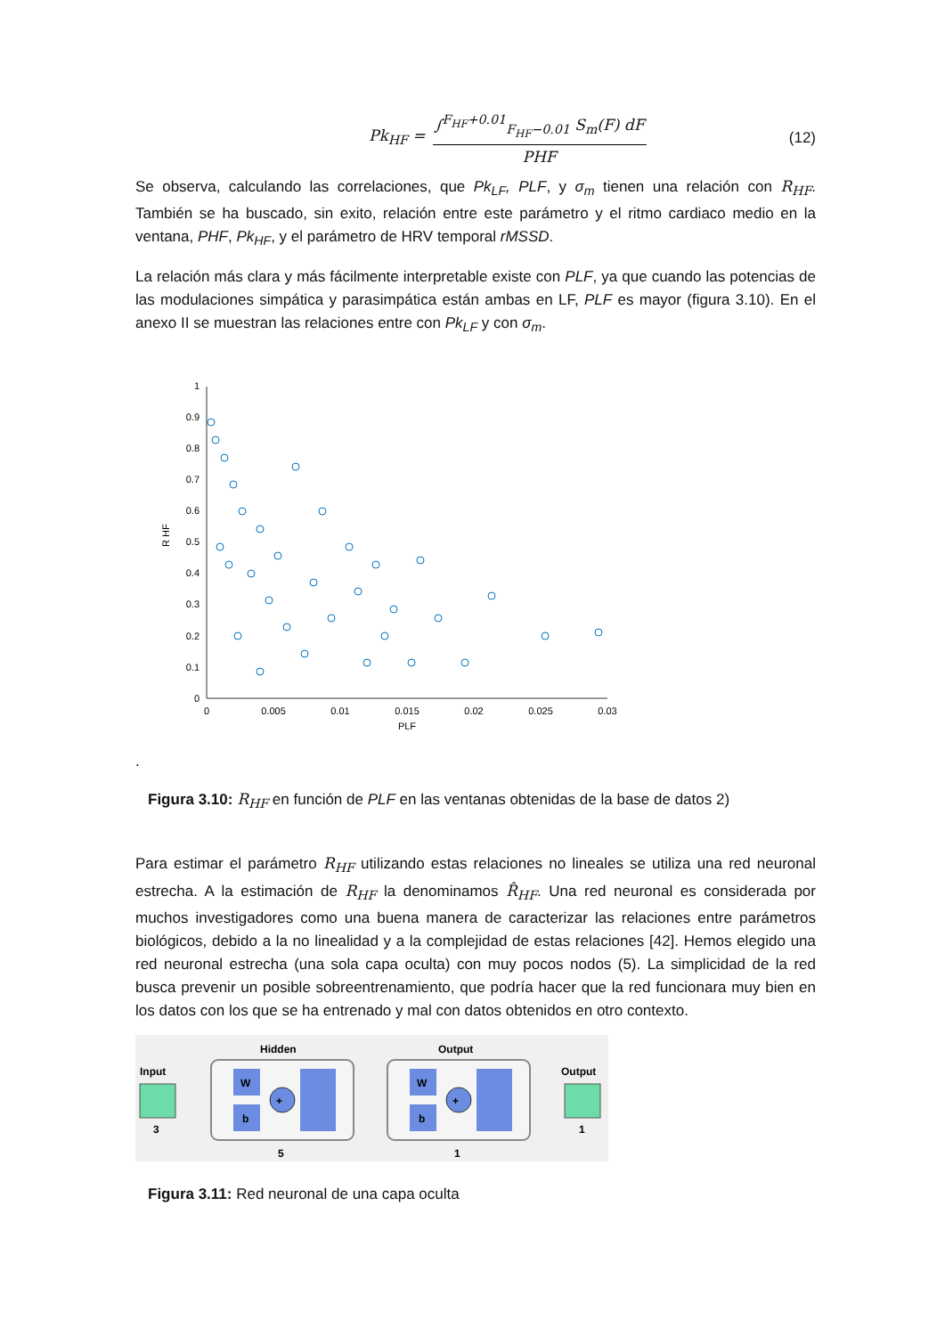Pk<sub>HF</sub> = ∫<sup>F<sub>HF</sub>+0.01</sup><sub>F<sub>HF</sub>−0.01</sub> S<sub>m</sub>(F) dF PHF
(12)
Se observa, calculando las correlaciones, que Pk<sub>LF</sub>, PLF, y σ<sub>m</sub> tienen una relación con R<sub>HF</sub>. También se ha buscado, sin exito, relación entre este parámetro y el ritmo cardiaco medio en la ventana, PHF, Pk<sub>HF</sub>, y el parámetro de HRV temporal rMSSD.
La relación más clara y más fácilmente interpretable existe con PLF, ya que cuando las potencias de las modulaciones simpática y parasimpática están ambas en LF, PLF es mayor (figura 3.10). En el anexo II se muestran las relaciones entre con Pk<sub>LF</sub> y con σ<sub>m</sub>.
0
0.1
0.2
0.3
0.4
0.5
0.6
0.7
0.8
0.9
1
0
0.005
0.01
0.015
0.02
0.025
0.03
PLF
R HF
.
Figura 3.10: R<sub>HF</sub> en función de PLF en las ventanas obtenidas de la base de datos 2)
Para estimar el parámetro R<sub>HF</sub> utilizando estas relaciones no lineales se utiliza una red neuronal estrecha. A la estimación de R<sub>HF</sub> la denominamos R̂<sub>HF</sub>. Una red neuronal es considerada por muchos investigadores como una buena manera de caracterizar las relaciones entre parámetros biológicos, debido a la no linealidad y a la complejidad de estas relaciones [42]. Hemos elegido una red neuronal estrecha (una sola capa oculta) con muy pocos nodos (5). La simplicidad de la red busca prevenir un posible sobreentrenamiento, que podría hacer que la red funcionara muy bien en los datos con los que se ha entrenado y mal con datos obtenidos en otro contexto.
Input
3
Hidden
W
b
+
Output
W
b
+
5
1
Output
1
Figura 3.11: Red neuronal de una capa oculta